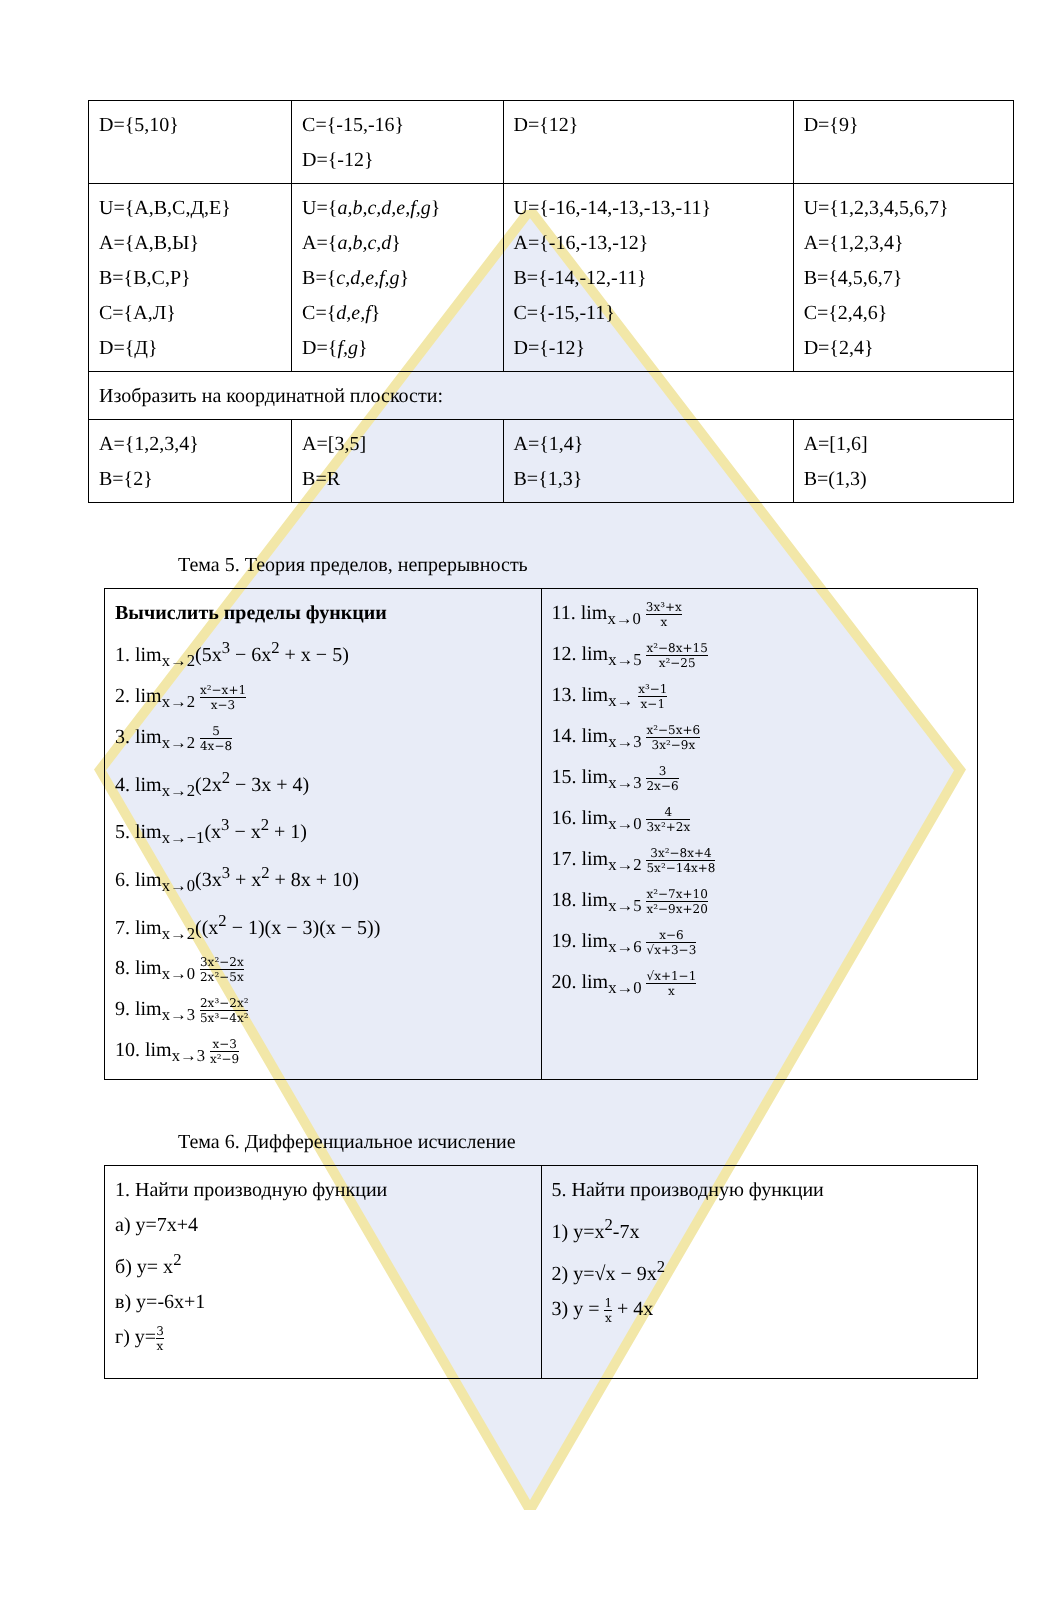| D={5,10} | C={-15,-16} D={-12} | D={12} | D={9} |
| U={А,В,С,Д,Е} A={А,В,Ы} B={В,С,Р} C={А,Л} D={Д} | U={ a,b,c,d,e,f,g } A={ a,b,c,d } B={ c,d,e,f,g } C={ d,e,f } D={ f,g } | U={-16,-14,-13,-13,-11} A={-16,-13,-12} B={-14,-12,-11} C={-15,-11} D={-12} | U={1,2,3,4,5,6,7} A={1,2,3,4} B={4,5,6,7} C={2,4,6} D={2,4} |
| Изобразить на координатной плоскости: | | | |
| A={1,2,3,4} B={2} | A=[3,5] B=R | A={1,4} B={1,3} | A=[1,6] B=(1,3) |
Тема 5. Теория пределов, непрерывность
| Вычислить пределы функции 1. lim<sub>x→2</sub>(5x<sup>3</sup> − 6x<sup>2</sup> + x − 5) 2. lim<sub>x→2</sub> x²−x+1 x−3 3. lim<sub>x→2</sub> 5 4x−8 4. lim<sub>x→2</sub>(2x<sup>2</sup> − 3x + 4) 5. lim<sub>x→−1</sub>(x<sup>3</sup> − x<sup>2</sup> + 1) 6. lim<sub>x→0</sub>(3x<sup>3</sup> + x<sup>2</sup> + 8x + 10) 7. lim<sub>x→2</sub>((x<sup>2</sup> − 1)(x − 3)(x − 5)) 8. lim<sub>x→0</sub> 3x²−2x 2x²−5x 9. lim<sub>x→3</sub> 2x³−2x² 5x³−4x² 10. lim<sub>x→3</sub> x−3 x²−9 | 11. lim<sub>x→0</sub> 3x³+x x 12. lim<sub>x→5</sub> x²−8x+15 x²−25 13. lim<sub>x→</sub> x³−1 x−1 14. lim<sub>x→3</sub> x²−5x+6 3x²−9x 15. lim<sub>x→3</sub> 3 2x−6 16. lim<sub>x→0</sub> 4 3x²+2x 17. lim<sub>x→2</sub> 3x²−8x+4 5x²−14x+8 18. lim<sub>x→5</sub> x²−7x+10 x²−9x+20 19. lim<sub>x→6</sub> x−6 √x+3−3 20. lim<sub>x→0</sub> √x+1−1 x |
Тема 6. Дифференциальное исчисление
| 1. Найти производную функции а) y=7x+4 б) y= x<sup>2</sup> в) y=-6x+1 г) y= 3 x | 5. Найти производную функции 1) y=x<sup>2</sup>-7x 2) y=√x − 9x<sup>2</sup> 3) y = 1 x + 4x |